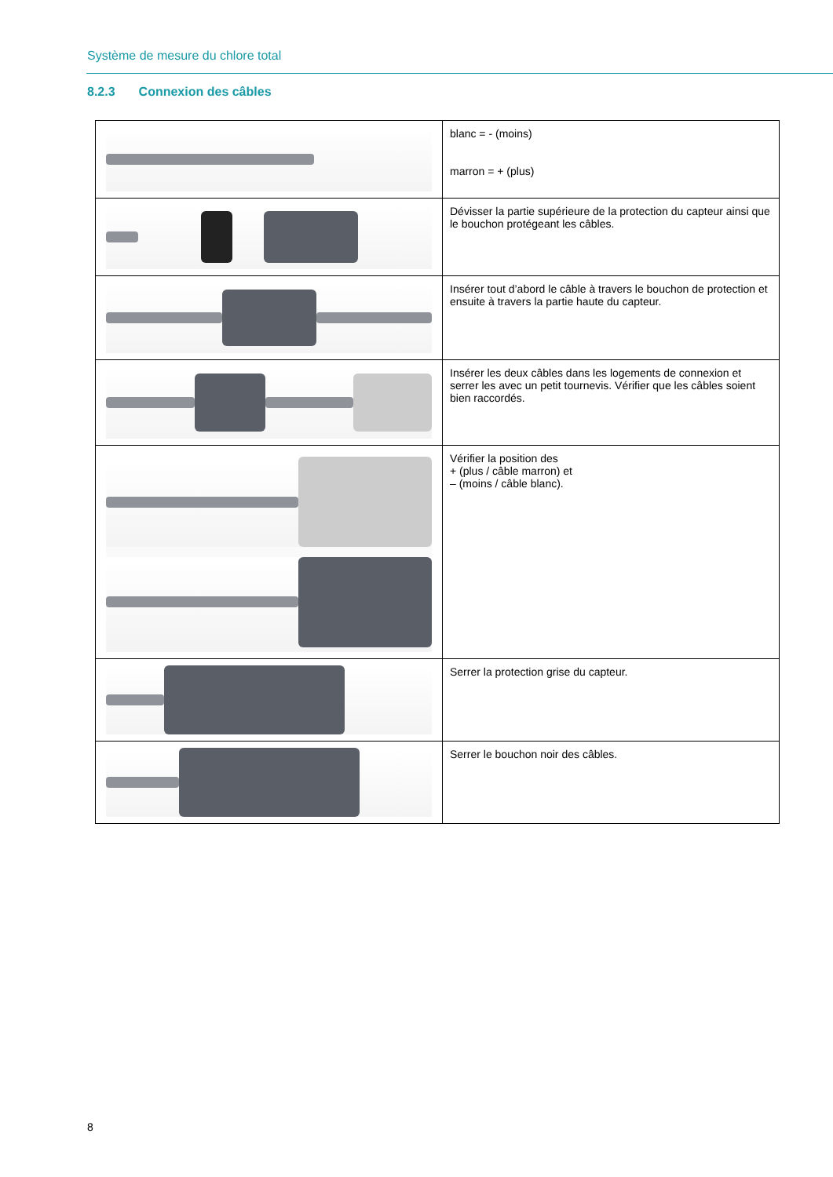Système de mesure du chlore total
8.2.3 Connexion des câbles
| | blanc = - (moins) marron = + (plus) |
| | Dévisser la partie supérieure de la protection du capteur ainsi que le bouchon protégeant les câbles. |
| | Insérer tout d’abord le câble à travers le bouchon de protection et ensuite à travers la partie haute du capteur. |
| | Insérer les deux câbles dans les logements de connexion et serrer les avec un petit tournevis. Vérifier que les câbles soient bien raccordés. |
| | Vérifier la position des + (plus / câble marron) et – (moins / câble blanc). |
| | Serrer la protection grise du capteur. |
| | Serrer le bouchon noir des câbles. |
8